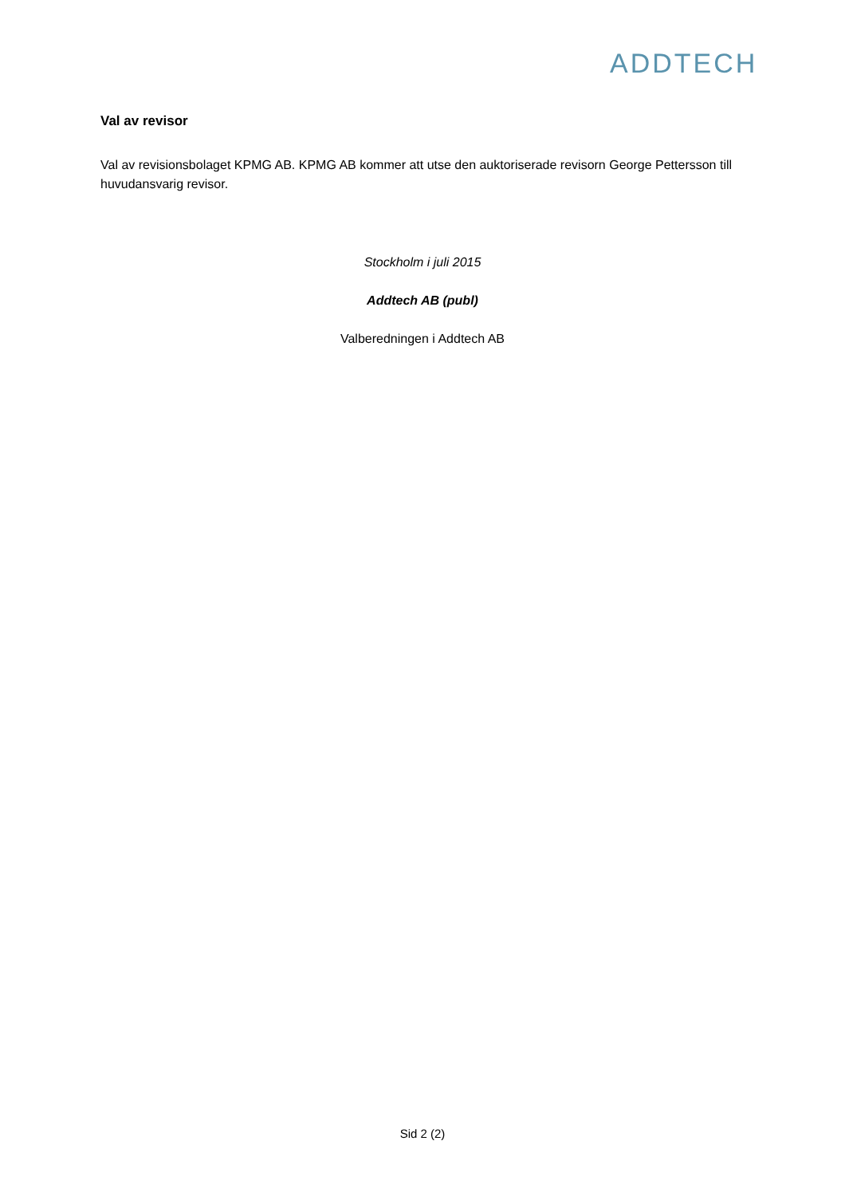ADDTECH
Val av revisor
Val av revisionsbolaget KPMG AB. KPMG AB kommer att utse den auktoriserade revisorn George Pettersson till huvudansvarig revisor.
Stockholm i juli 2015
Addtech AB (publ)
Valberedningen i Addtech AB
Sid 2 (2)